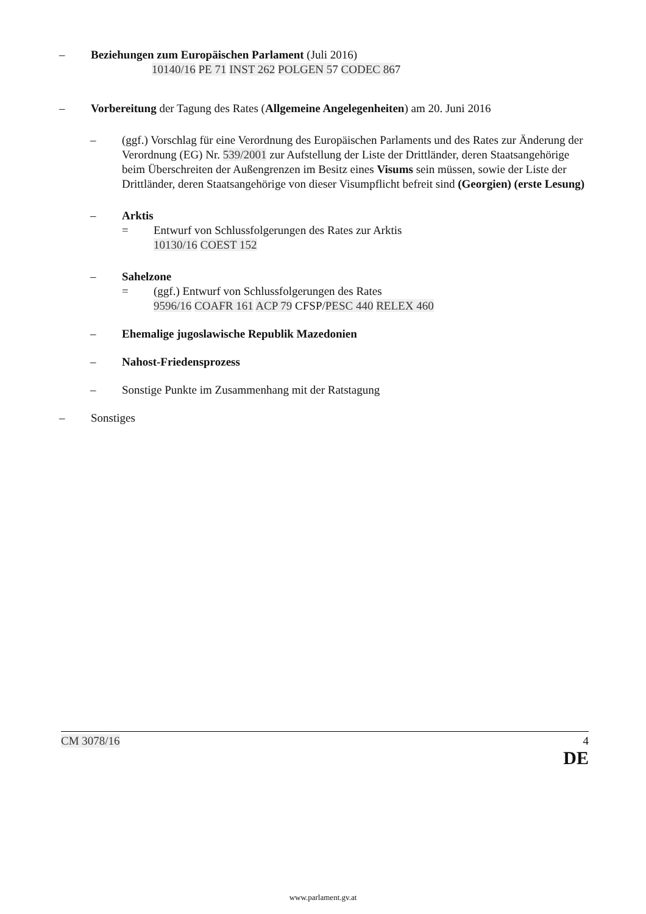– Beziehungen zum Europäischen Parlament (Juli 2016)
10140/16 PE 71 INST 262 POLGEN 57 CODEC 867
– Vorbereitung der Tagung des Rates (Allgemeine Angelegenheiten) am 20. Juni 2016
– (ggf.) Vorschlag für eine Verordnung des Europäischen Parlaments und des Rates zur Änderung der Verordnung (EG) Nr. 539/2001 zur Aufstellung der Liste der Drittländer, deren Staatsangehörige beim Überschreiten der Außengrenzen im Besitz eines Visums sein müssen, sowie der Liste der Drittländer, deren Staatsangehörige von dieser Visumpflicht befreit sind (Georgien) (erste Lesung)
– Arktis
= Entwurf von Schlussfolgerungen des Rates zur Arktis
10130/16 COEST 152
– Sahelzone
= (ggf.) Entwurf von Schlussfolgerungen des Rates
9596/16 COAFR 161 ACP 79 CFSP/PESC 440 RELEX 460
– Ehemalige jugoslawische Republik Mazedonien
– Nahost-Friedensprozess
– Sonstige Punkte im Zusammenhang mit der Ratstagung
– Sonstiges
CM 3078/16 4
DE
www.parlament.gv.at